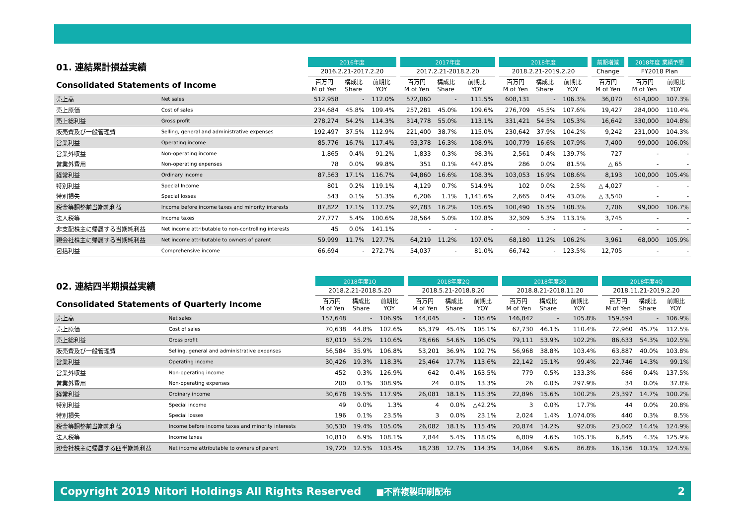| 01. 連結累計損益実績 | | 2016年度 | | | | 2017年度 | | | | 2018年度 | | | | 前期増減 | | 2018年度 業績予想 | |
| --- | --- | --- | --- | --- | --- | --- | --- | --- | --- | --- | --- | --- | --- | --- | --- | --- | --- |
| | | 2016.2.21-2017.2.20 | | | | 2017.2.21-2018.2.20 | | | | 2018.2.21-2019.2.20 | | | | Change | | FY2018 Plan | |
| Consolidated Statements of Income | | 百万円 M of Yen | 構成比 Share | 前期比 YOY | | 百万円 M of Yen | 構成比 Share | 前期比 YOY | | 百万円 M of Yen | 構成比 Share | 前期比 YOY | | 百万円 M of Yen | | 百万円 M of Yen | 前期比 YOY |
| 売上高 | Net sales | 512,958 | - | 112.0% | | 572,060 | - | 111.5% | | 608,131 | - | 106.3% | | 36,070 | | 614,000 | 107.3% |
| 売上原価 | Cost of sales | 234,684 | 45.8% | 109.4% | | 257,281 | 45.0% | 109.6% | | 276,709 | 45.5% | 107.6% | | 19,427 | | 284,000 | 110.4% |
| 売上総利益 | Gross profit | 278,274 | 54.2% | 114.3% | | 314,778 | 55.0% | 113.1% | | 331,421 | 54.5% | 105.3% | | 16,642 | | 330,000 | 104.8% |
| 販売費及び一般管理費 | Selling, general and administrative expenses | 192,497 | 37.5% | 112.9% | | 221,400 | 38.7% | 115.0% | | 230,642 | 37.9% | 104.2% | | 9,242 | | 231,000 | 104.3% |
| 営業利益 | Operating income | 85,776 | 16.7% | 117.4% | | 93,378 | 16.3% | 108.9% | | 100,779 | 16.6% | 107.9% | | 7,400 | | 99,000 | 106.0% |
| 営業外収益 | Non-operating income | 1,865 | 0.4% | 91.2% | | 1,833 | 0.3% | 98.3% | | 2,561 | 0.4% | 139.7% | | 727 | | - | - |
| 営業外費用 | Non-operating expenses | 78 | 0.0% | 99.8% | | 351 | 0.1% | 447.8% | | 286 | 0.0% | 81.5% | | △ 65 | | - | - |
| 経常利益 | Ordinary income | 87,563 | 17.1% | 116.7% | | 94,860 | 16.6% | 108.3% | | 103,053 | 16.9% | 108.6% | | 8,193 | | 100,000 | 105.4% |
| 特別利益 | Special Income | 801 | 0.2% | 119.1% | | 4,129 | 0.7% | 514.9% | | 102 | 0.0% | 2.5% | | △ 4,027 | | - | - |
| 特別損失 | Special losses | 543 | 0.1% | 51.3% | | 6,206 | 1.1% | 1,141.6% | | 2,665 | 0.4% | 43.0% | | △ 3,540 | | - | - |
| 税金等調整前当期純利益 | Income before income taxes and minority interests | 87,822 | 17.1% | 117.7% | | 92,783 | 16.2% | 105.6% | | 100,490 | 16.5% | 108.3% | | 7,706 | | 99,000 | 106.7% |
| 法人税等 | Income taxes | 27,777 | 5.4% | 100.6% | | 28,564 | 5.0% | 102.8% | | 32,309 | 5.3% | 113.1% | | 3,745 | | - | - |
| 非支配株主に帰属する当期純利益 | Net income attributable to non-controlling interests | 45 | 0.0% | 141.1% | | - | - | - | | - | - | - | | - | | - | - |
| 親会社株主に帰属する当期純利益 | Net income attributable to owners of parent | 59,999 | 11.7% | 127.7% | | 64,219 | 11.2% | 107.0% | | 68,180 | 11.2% | 106.2% | | 3,961 | | 68,000 | 105.9% |
| 包括利益 | Comprehensive income | 66,694 | - | 272.7% | | 54,037 | - | 81.0% | | 66,742 | - | 123.5% | | 12,705 | | - | - |
| 02. 連結四半期損益実績 | | 2018年度1Q | | | | 2018年度2Q | | | | 2018年度3Q | | | | 2018年度4Q | | |
| --- | --- | --- | --- | --- | --- | --- | --- | --- | --- | --- | --- | --- | --- | --- | --- | --- |
| | | 2018.2.21-2018.5.20 | | | | 2018.5.21-2018.8.20 | | | | 2018.8.21-2018.11.20 | | | | 2018.11.21-2019.2.20 | | |
| Consolidated Statements of Quarterly Income | | 百万円 M of Yen | 構成比 Share | 前期比 YOY | | 百万円 M of Yen | 構成比 Share | 前期比 YOY | | 百万円 M of Yen | 構成比 Share | 前期比 YOY | | 百万円 M of Yen | 構成比 Share | 前期比 YOY |
| 売上高 | Net sales | 157,648 | - | 106.9% | | 144,045 | - | 105.6% | | 146,842 | - | 105.8% | | 159,594 | - | 106.9% |
| 売上原価 | Cost of sales | 70,638 | 44.8% | 102.6% | | 65,379 | 45.4% | 105.1% | | 67,730 | 46.1% | 110.4% | | 72,960 | 45.7% | 112.5% |
| 売上総利益 | Gross profit | 87,010 | 55.2% | 110.6% | | 78,666 | 54.6% | 106.0% | | 79,111 | 53.9% | 102.2% | | 86,633 | 54.3% | 102.5% |
| 販売費及び一般管理費 | Selling, general and administrative expenses | 56,584 | 35.9% | 106.8% | | 53,201 | 36.9% | 102.7% | | 56,968 | 38.8% | 103.4% | | 63,887 | 40.0% | 103.8% |
| 営業利益 | Operating income | 30,426 | 19.3% | 118.3% | | 25,464 | 17.7% | 113.6% | | 22,142 | 15.1% | 99.4% | | 22,746 | 14.3% | 99.1% |
| 営業外収益 | Non-operating income | 452 | 0.3% | 126.9% | | 642 | 0.4% | 163.5% | | 779 | 0.5% | 133.3% | | 686 | 0.4% | 137.5% |
| 営業外費用 | Non-operating expenses | 200 | 0.1% | 308.9% | | 24 | 0.0% | 13.3% | | 26 | 0.0% | 297.9% | | 34 | 0.0% | 37.8% |
| 経常利益 | Ordinary income | 30,678 | 19.5% | 117.9% | | 26,081 | 18.1% | 115.3% | | 22,896 | 15.6% | 100.2% | | 23,397 | 14.7% | 100.2% |
| 特別利益 | Special income | 49 | 0.0% | 1.3% | | 4 | 0.0% | △42.2% | | 3 | 0.0% | 17.7% | | 44 | 0.0% | 20.8% |
| 特別損失 | Special losses | 196 | 0.1% | 23.5% | | 3 | 0.0% | 23.1% | | 2,024 | 1.4% | 1,074.0% | | 440 | 0.3% | 8.5% |
| 税金等調整前当期純利益 | Income before income taxes and minority interests | 30,530 | 19.4% | 105.0% | | 26,082 | 18.1% | 115.4% | | 20,874 | 14.2% | 92.0% | | 23,002 | 14.4% | 124.9% |
| 法人税等 | Income taxes | 10,810 | 6.9% | 108.1% | | 7,844 | 5.4% | 118.0% | | 6,809 | 4.6% | 105.1% | | 6,845 | 4.3% | 125.9% |
| 親会社株主に帰属する四半期純利益 | Net income attributable to owners of parent | 19,720 | 12.5% | 103.4% | | 18,238 | 12.7% | 114.3% | | 14,064 | 9.6% | 86.8% | | 16,156 | 10.1% | 124.5% |
Copyright 2019 Nitori Holdings All Rights Reserved ■不許複製印刷配布 2